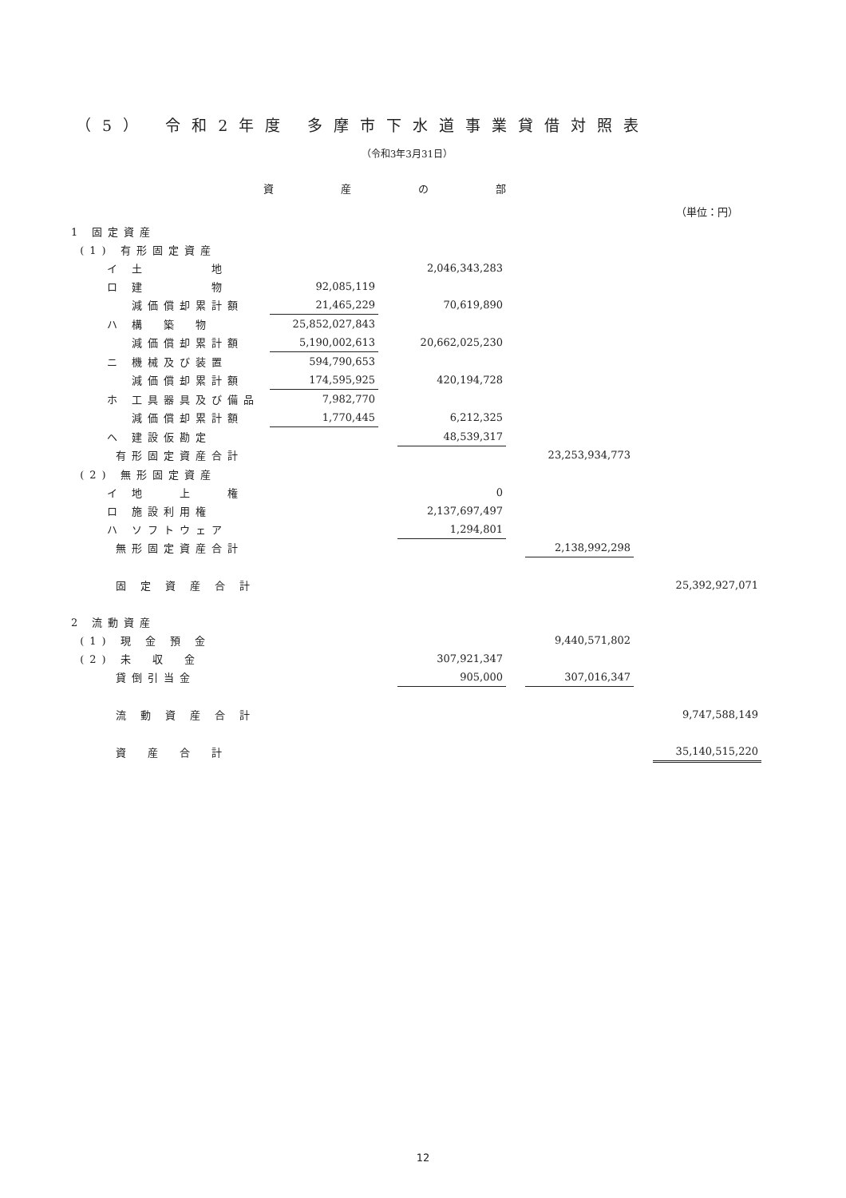（5） 令和2年度 多摩市下水道事業貸借対照表
（令和3年3月31日）
資 産 の 部
（単位：円）
| 1 固定資産 | | | | | | | |
| (1) 有形固定資産 | | | | | | | |
| イ 土 地 | | | 2,046,343,283 | | | | |
| ロ 建 物 | 92,085,119 | | | | | | |
| 減価償却累計額 | 21,465,229 | | 70,619,890 | | | | |
| ハ 構 築 物 | 25,852,027,843 | | | | | | |
| 減価償却累計額 | 5,190,002,613 | | 20,662,025,230 | | | | |
| ニ 機械及び装置 | 594,790,653 | | | | | | |
| 減価償却累計額 | 174,595,925 | | 420,194,728 | | | | |
| ホ 工具器具及び備品 | 7,982,770 | | | | | | |
| 減価償却累計額 | 1,770,445 | | 6,212,325 | | | | |
| ヘ 建設仮勘定 | | | 48,539,317 | | | | |
| 有形固定資産合計 | | | | | 23,253,934,773 | | |
| (2) 無形固定資産 | | | | | | | |
| イ 地 上 権 | | | 0 | | | | |
| ロ 施設利用権 | | | 2,137,697,497 | | | | |
| ハ ソフトウェア | | | 1,294,801 | | | | |
| 無形固定資産合計 | | | | | 2,138,992,298 | | |
| 固 定 資 産 合 計 | | | | | | | 25,392,927,071 |
| 2 流動資産 | | | | | | | |
| (1) 現 金 預 金 | | | | | 9,440,571,802 | | |
| (2) 未 収 金 | | | 307,921,347 | | | | |
| 貸倒引当金 | | | 905,000 | | 307,016,347 | | |
| 流 動 資 産 合 計 | | | | | | | 9,747,588,149 |
| 資 産 合 計 | | | | | | | 35,140,515,220 |
12